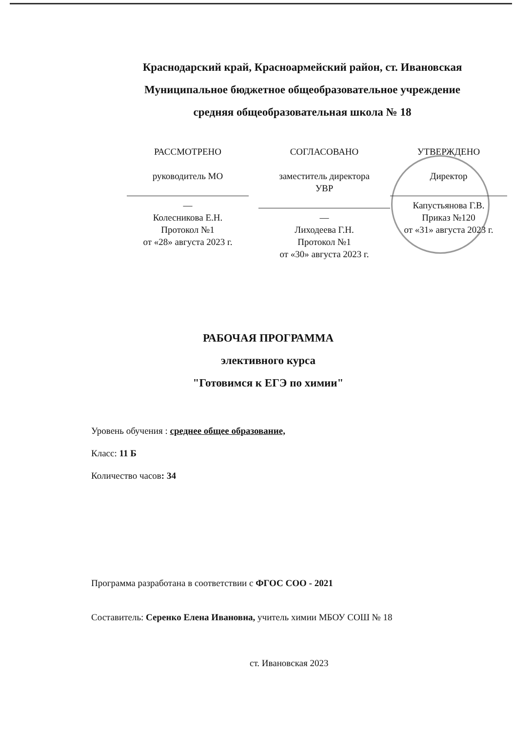Краснодарский край, Красноармейский район, ст. Ивановская
Муниципальное бюджетное общеобразовательное учреждение
средняя общеобразовательная школа № 18
РАССМОТРЕНО
руководитель МО
—
Колесникова Е.Н.
Протокол №1
от «28» августа 2023 г.
СОГЛАСОВАНО
заместитель директора
УВР
—
Лиходеева Г.Н.
Протокол №1
от «30» августа 2023 г.
УТВЕРЖДЕНО
Директор
Капустьянова Г.В.
Приказ №120
от «31» августа 2023 г.
РАБОЧАЯ ПРОГРАММА
элективного курса
"Готовимся к ЕГЭ по химии"
Уровень обучения : среднее общее образование,
Класс: 11 Б
Количество часов: 34
Программа разработана в соответствии с ФГОС СОО - 2021
Составитель: Серенко Елена Ивановна, учитель химии МБОУ СОШ № 18
ст. Ивановская 2023